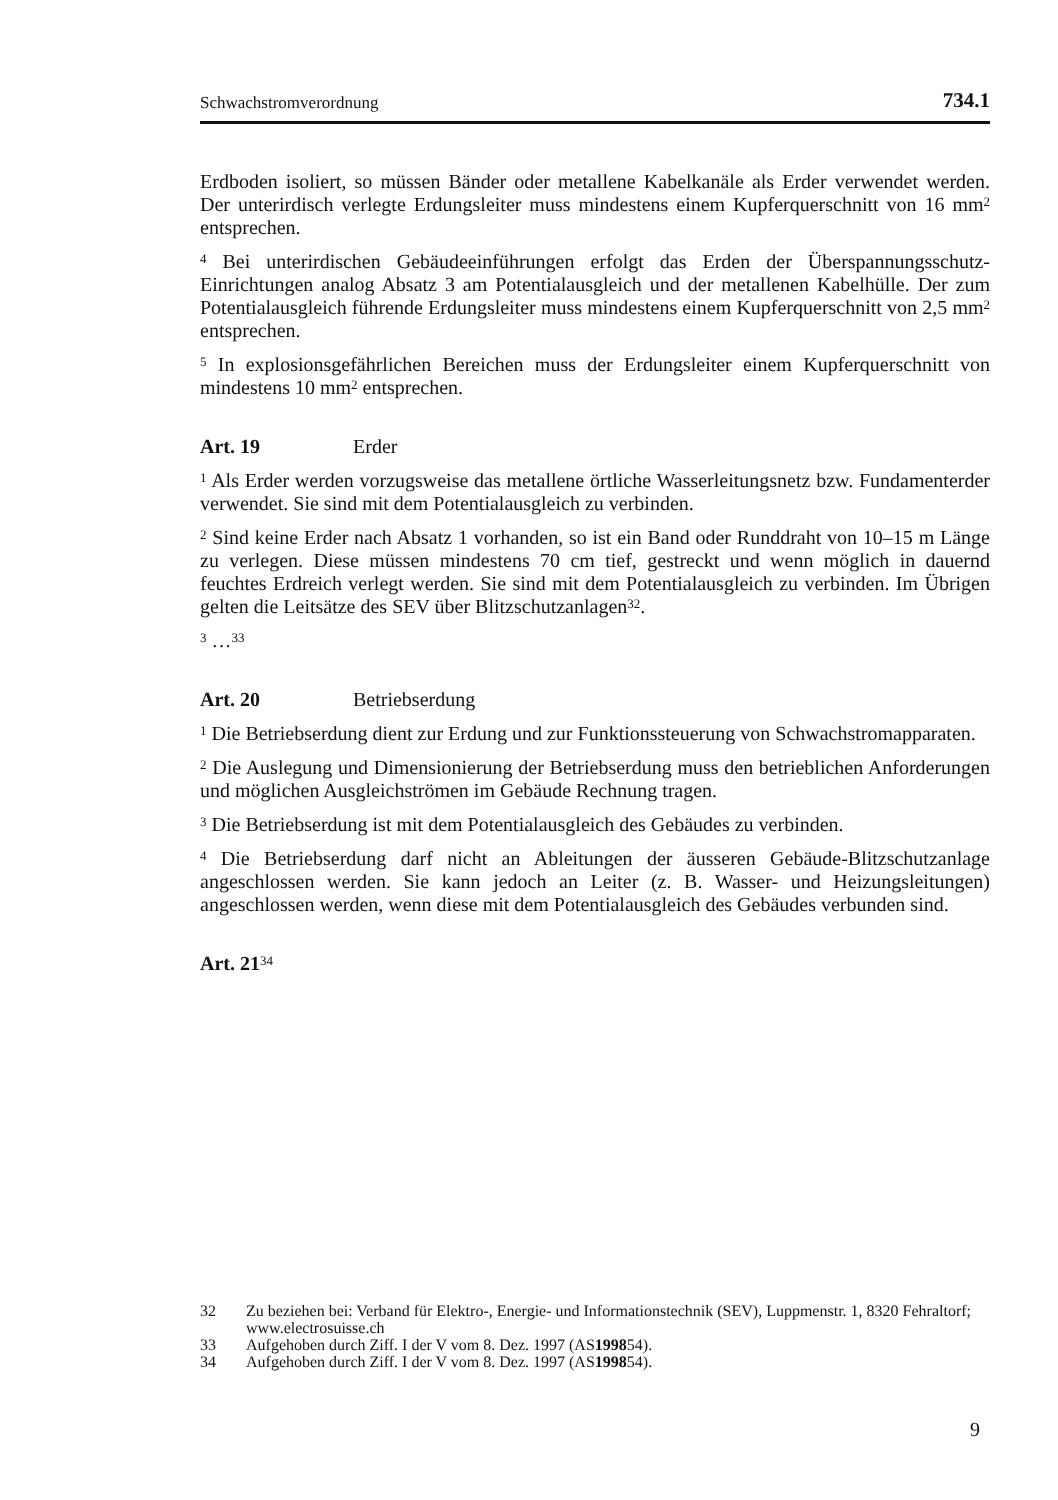Schwachstromverordnung 734.1
Erdboden isoliert, so müssen Bänder oder metallene Kabelkanäle als Erder verwendet werden. Der unterirdisch verlegte Erdungsleiter muss mindestens einem Kupferquerschnitt von 16 mm<sup>2</sup> entsprechen.
<sup>4</sup> Bei unterirdischen Gebäudeeinführungen erfolgt das Erden der Überspannungsschutz-Einrichtungen analog Absatz 3 am Potentialausgleich und der metallenen Kabelhülle. Der zum Potentialausgleich führende Erdungsleiter muss mindestens einem Kupferquerschnitt von 2,5 mm<sup>2</sup> entsprechen.
<sup>5</sup> In explosionsgefährlichen Bereichen muss der Erdungsleiter einem Kupferquerschnitt von mindestens 10 mm<sup>2</sup> entsprechen.
Art. 19 Erder
<sup>1</sup> Als Erder werden vorzugsweise das metallene örtliche Wasserleitungsnetz bzw. Fundamenterder verwendet. Sie sind mit dem Potentialausgleich zu verbinden.
<sup>2</sup> Sind keine Erder nach Absatz 1 vorhanden, so ist ein Band oder Runddraht von 10–15 m Länge zu verlegen. Diese müssen mindestens 70 cm tief, gestreckt und wenn möglich in dauernd feuchtes Erdreich verlegt werden. Sie sind mit dem Potentialausgleich zu verbinden. Im Übrigen gelten die Leitsätze des SEV über Blitzschutzanlagen<sup>32</sup>.
<sup>3</sup> …<sup>33</sup>
Art. 20 Betriebserdung
<sup>1</sup> Die Betriebserdung dient zur Erdung und zur Funktionssteuerung von Schwachstromapparaten.
<sup>2</sup> Die Auslegung und Dimensionierung der Betriebserdung muss den betrieblichen Anforderungen und möglichen Ausgleichströmen im Gebäude Rechnung tragen.
<sup>3</sup> Die Betriebserdung ist mit dem Potentialausgleich des Gebäudes zu verbinden.
<sup>4</sup> Die Betriebserdung darf nicht an Ableitungen der äusseren Gebäude-Blitzschutzanlage angeschlossen werden. Sie kann jedoch an Leiter (z. B. Wasser- und Heizungsleitungen) angeschlossen werden, wenn diese mit dem Potentialausgleich des Gebäudes verbunden sind.
Art. 21<sup>34</sup>
32 Zu beziehen bei: Verband für Elektro-, Energie- und Informationstechnik (SEV), Luppmenstr. 1, 8320 Fehraltorf; www.electrosuisse.ch
33 Aufgehoben durch Ziff. I der V vom 8. Dez. 1997 (AS 1998 54).
34 Aufgehoben durch Ziff. I der V vom 8. Dez. 1997 (AS 1998 54).
9